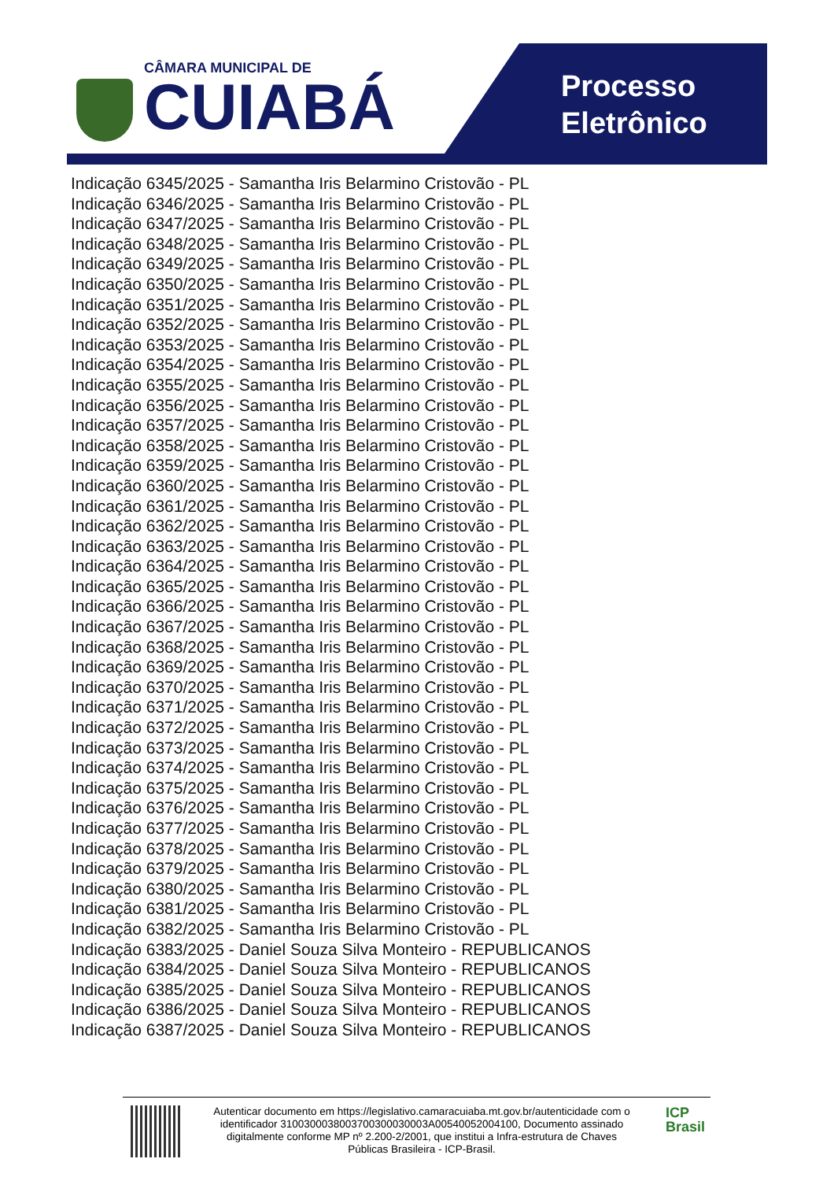CÂMARA MUNICIPAL DE
CUIABÁ
Processo
Eletrônico
Indicação 6345/2025 - Samantha Iris Belarmino Cristovão - PL
Indicação 6346/2025 - Samantha Iris Belarmino Cristovão - PL
Indicação 6347/2025 - Samantha Iris Belarmino Cristovão - PL
Indicação 6348/2025 - Samantha Iris Belarmino Cristovão - PL
Indicação 6349/2025 - Samantha Iris Belarmino Cristovão - PL
Indicação 6350/2025 - Samantha Iris Belarmino Cristovão - PL
Indicação 6351/2025 - Samantha Iris Belarmino Cristovão - PL
Indicação 6352/2025 - Samantha Iris Belarmino Cristovão - PL
Indicação 6353/2025 - Samantha Iris Belarmino Cristovão - PL
Indicação 6354/2025 - Samantha Iris Belarmino Cristovão - PL
Indicação 6355/2025 - Samantha Iris Belarmino Cristovão - PL
Indicação 6356/2025 - Samantha Iris Belarmino Cristovão - PL
Indicação 6357/2025 - Samantha Iris Belarmino Cristovão - PL
Indicação 6358/2025 - Samantha Iris Belarmino Cristovão - PL
Indicação 6359/2025 - Samantha Iris Belarmino Cristovão - PL
Indicação 6360/2025 - Samantha Iris Belarmino Cristovão - PL
Indicação 6361/2025 - Samantha Iris Belarmino Cristovão - PL
Indicação 6362/2025 - Samantha Iris Belarmino Cristovão - PL
Indicação 6363/2025 - Samantha Iris Belarmino Cristovão - PL
Indicação 6364/2025 - Samantha Iris Belarmino Cristovão - PL
Indicação 6365/2025 - Samantha Iris Belarmino Cristovão - PL
Indicação 6366/2025 - Samantha Iris Belarmino Cristovão - PL
Indicação 6367/2025 - Samantha Iris Belarmino Cristovão - PL
Indicação 6368/2025 - Samantha Iris Belarmino Cristovão - PL
Indicação 6369/2025 - Samantha Iris Belarmino Cristovão - PL
Indicação 6370/2025 - Samantha Iris Belarmino Cristovão - PL
Indicação 6371/2025 - Samantha Iris Belarmino Cristovão - PL
Indicação 6372/2025 - Samantha Iris Belarmino Cristovão - PL
Indicação 6373/2025 - Samantha Iris Belarmino Cristovão - PL
Indicação 6374/2025 - Samantha Iris Belarmino Cristovão - PL
Indicação 6375/2025 - Samantha Iris Belarmino Cristovão - PL
Indicação 6376/2025 - Samantha Iris Belarmino Cristovão - PL
Indicação 6377/2025 - Samantha Iris Belarmino Cristovão - PL
Indicação 6378/2025 - Samantha Iris Belarmino Cristovão - PL
Indicação 6379/2025 - Samantha Iris Belarmino Cristovão - PL
Indicação 6380/2025 - Samantha Iris Belarmino Cristovão - PL
Indicação 6381/2025 - Samantha Iris Belarmino Cristovão - PL
Indicação 6382/2025 - Samantha Iris Belarmino Cristovão - PL
Indicação 6383/2025 - Daniel Souza Silva Monteiro - REPUBLICANOS
Indicação 6384/2025 - Daniel Souza Silva Monteiro - REPUBLICANOS
Indicação 6385/2025 - Daniel Souza Silva Monteiro - REPUBLICANOS
Indicação 6386/2025 - Daniel Souza Silva Monteiro - REPUBLICANOS
Indicação 6387/2025 - Daniel Souza Silva Monteiro - REPUBLICANOS
Autenticar documento em https://legislativo.camaracuiaba.mt.gov.br/autenticidade com o identificador 3100300038003700300030003A00540052004100, Documento assinado digitalmente conforme MP nº 2.200-2/2001, que institui a Infra-estrutura de Chaves Públicas Brasileira - ICP-Brasil.
ICP
Brasil